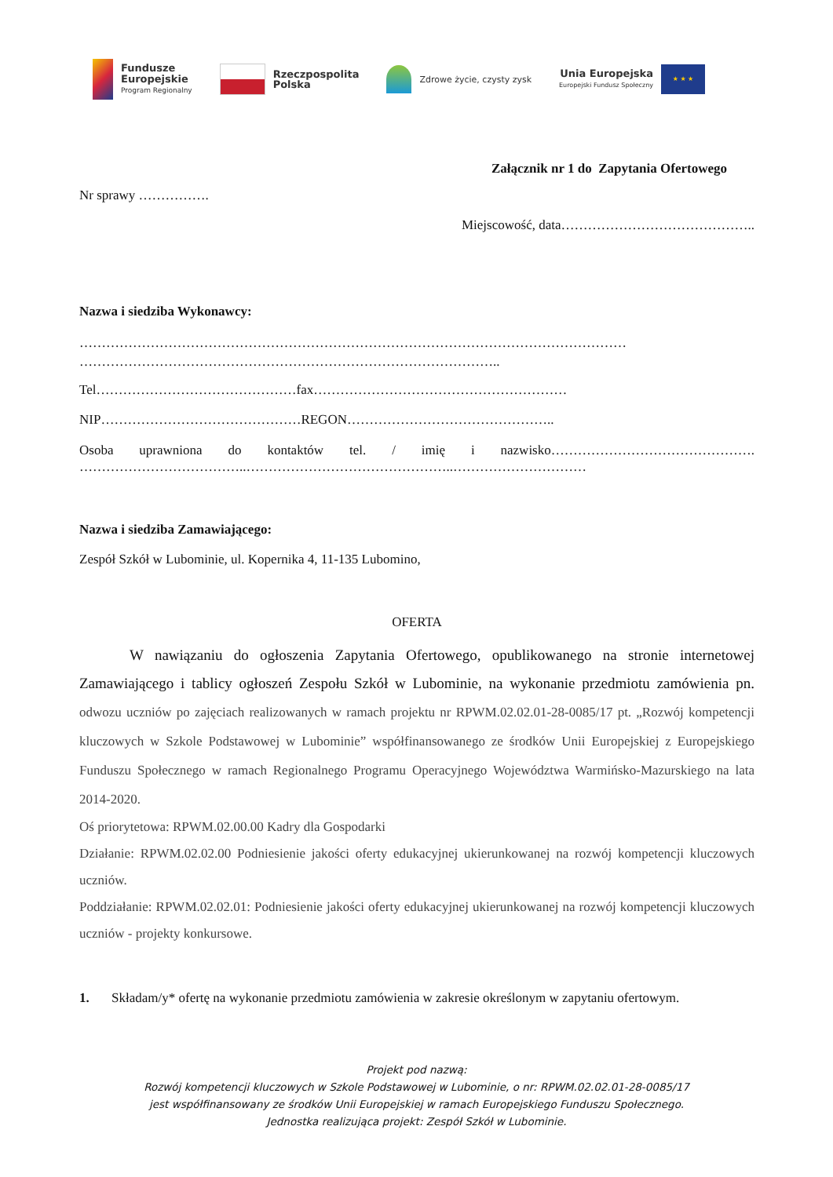Fundusze
Europejskie
Program Regionalny
Rzeczpospolita
Polska
Zdrowe życie, czysty zysk
Unia Europejska
Europejski Fundusz Społeczny
★ ★ ★
Załącznik nr 1 do Zapytania Ofertowego
Nr sprawy …………….
Miejscowość, data……………………………………..
Nazwa i siedziba Wykonawcy:
……………………………………………………………………………………………………………
…………………………………………………………………………………..
Tel………………………………………fax…………………………………………………
NIP………………………………………REGON………………………………………..
Osoba uprawniona do kontaktów tel. / imię i nazwisko……………………………………….
………………………………..………………………………………..…………………………
Nazwa i siedziba Zamawiającego:
Zespół Szkół w Lubominie, ul. Kopernika 4, 11-135 Lubomino,
OFERTA
W nawiązaniu do ogłoszenia Zapytania Ofertowego, opublikowanego na stronie internetowej Zamawiającego i tablicy ogłoszeń Zespołu Szkół w Lubominie, na wykonanie przedmiotu zamówienia pn. odwozu uczniów po zajęciach realizowanych w ramach projektu nr RPWM.02.02.01-28-0085/17 pt. „Rozwój kompetencji kluczowych w Szkole Podstawowej w Lubominie” współfinansowanego ze środków Unii Europejskiej z Europejskiego Funduszu Społecznego w ramach Regionalnego Programu Operacyjnego Województwa Warmińsko-Mazurskiego na lata 2014-2020.
Oś priorytetowa: RPWM.02.00.00 Kadry dla Gospodarki
Działanie: RPWM.02.02.00 Podniesienie jakości oferty edukacyjnej ukierunkowanej na rozwój kompetencji kluczowych uczniów.
Poddziałanie: RPWM.02.02.01: Podniesienie jakości oferty edukacyjnej ukierunkowanej na rozwój kompetencji kluczowych uczniów - projekty konkursowe.
1. Składam/y* ofertę na wykonanie przedmiotu zamówienia w zakresie określonym w zapytaniu ofertowym.
Projekt pod nazwą:
Rozwój kompetencji kluczowych w Szkole Podstawowej w Lubominie, o nr: RPWM.02.02.01-28-0085/17
jest współfinansowany ze środków Unii Europejskiej w ramach Europejskiego Funduszu Społecznego.
Jednostka realizująca projekt: Zespół Szkół w Lubominie.